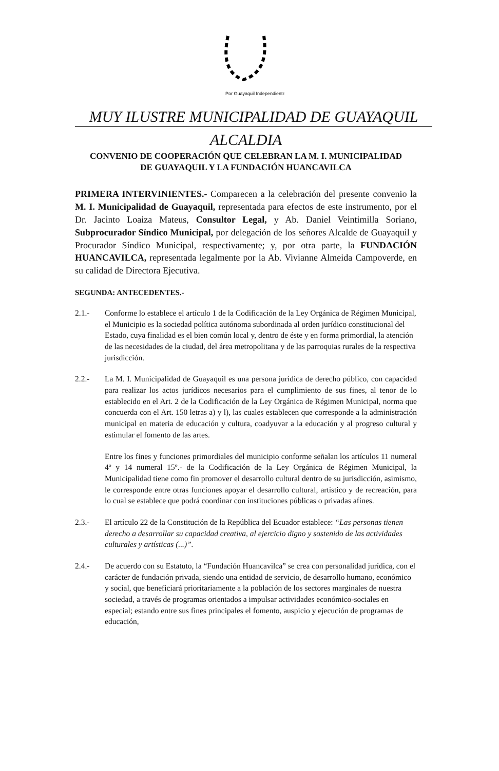Por Guayaquil Independiente
MUY ILUSTRE MUNICIPALIDAD DE GUAYAQUIL
ALCALDIA
CONVENIO DE COOPERACIÓN QUE CELEBRAN LA M. I. MUNICIPALIDAD
DE GUAYAQUIL Y LA FUNDACIÓN HUANCAVILCA
PRIMERA INTERVINIENTES.- Comparecen a la celebración del presente convenio la M. I. Municipalidad de Guayaquil, representada para efectos de este instrumento, por el Dr. Jacinto Loaiza Mateus, Consultor Legal, y Ab. Daniel Veintimilla Soriano, Subprocurador Síndico Municipal, por delegación de los señores Alcalde de Guayaquil y Procurador Síndico Municipal, respectivamente; y, por otra parte, la FUNDACIÓN HUANCAVILCA, representada legalmente por la Ab. Vivianne Almeida Campoverde, en su calidad de Directora Ejecutiva.
SEGUNDA: ANTECEDENTES.-
2.1.- Conforme lo establece el artículo 1 de la Codificación de la Ley Orgánica de Régimen Municipal, el Municipio es la sociedad política autónoma subordinada al orden jurídico constitucional del Estado, cuya finalidad es el bien común local y, dentro de éste y en forma primordial, la atención de las necesidades de la ciudad, del área metropolitana y de las parroquias rurales de la respectiva jurisdicción.
2.2.-
La M. I. Municipalidad de Guayaquil es una persona jurídica de derecho público, con capacidad para realizar los actos jurídicos necesarios para el cumplimiento de sus fines, al tenor de lo establecido en el Art. 2 de la Codificación de la Ley Orgánica de Régimen Municipal, norma que concuerda con el Art. 150 letras a) y l), las cuales establecen que corresponde a la administración municipal en materia de educación y cultura, coadyuvar a la educación y al progreso cultural y estimular el fomento de las artes.
Entre los fines y funciones primordiales del municipio conforme señalan los artículos 11 numeral 4º y 14 numeral 15º.- de la Codificación de la Ley Orgánica de Régimen Municipal, la Municipalidad tiene como fin promover el desarrollo cultural dentro de su jurisdicción, asimismo, le corresponde entre otras funciones apoyar el desarrollo cultural, artístico y de recreación, para lo cual se establece que podrá coordinar con instituciones públicas o privadas afines.
2.3.- El artículo 22 de la Constitución de la República del Ecuador establece: “Las personas tienen derecho a desarrollar su capacidad creativa, al ejercicio digno y sostenido de las actividades culturales y artísticas (...)”.
2.4.- De acuerdo con su Estatuto, la “Fundación Huancavilca” se crea con personalidad jurídica, con el carácter de fundación privada, siendo una entidad de servicio, de desarrollo humano, económico y social, que beneficiará prioritariamente a la población de los sectores marginales de nuestra sociedad, a través de programas orientados a impulsar actividades económico-sociales en especial; estando entre sus fines principales el fomento, auspicio y ejecución de programas de educación,